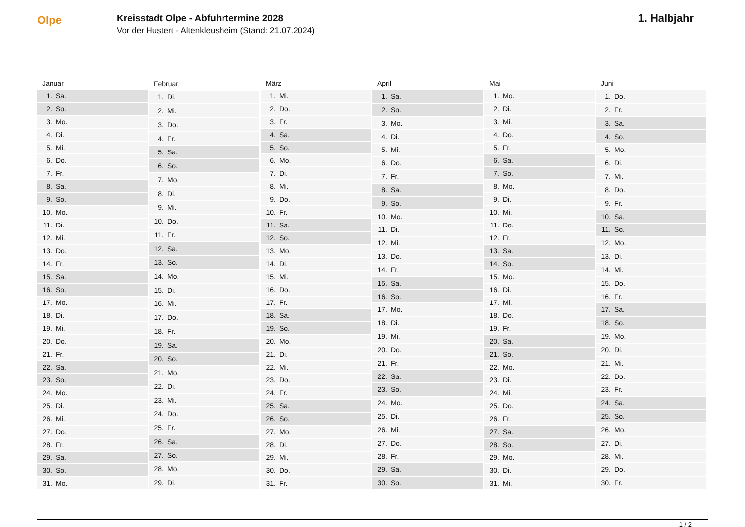Olpe
Kreisstadt Olpe - Abfuhrtermine 2028
Vor der Hustert - Altenkleusheim (Stand: 21.07.2024)
1. Halbjahr
| Januar | |
| --- | --- |
| 1. | Sa. |
| 2. | So. |
| 3. | Mo. |
| 4. | Di. |
| 5. | Mi. |
| 6. | Do. |
| 7. | Fr. |
| 8. | Sa. |
| 9. | So. |
| 10. | Mo. |
| 11. | Di. |
| 12. | Mi. |
| 13. | Do. |
| 14. | Fr. |
| 15. | Sa. |
| 16. | So. |
| 17. | Mo. |
| 18. | Di. |
| 19. | Mi. |
| 20. | Do. |
| 21. | Fr. |
| 22. | Sa. |
| 23. | So. |
| 24. | Mo. |
| 25. | Di. |
| 26. | Mi. |
| 27. | Do. |
| 28. | Fr. |
| 29. | Sa. |
| 30. | So. |
| 31. | Mo. |
| Februar | |
| --- | --- |
| 1. | Di. |
| 2. | Mi. |
| 3. | Do. |
| 4. | Fr. |
| 5. | Sa. |
| 6. | So. |
| 7. | Mo. |
| 8. | Di. |
| 9. | Mi. |
| 10. | Do. |
| 11. | Fr. |
| 12. | Sa. |
| 13. | So. |
| 14. | Mo. |
| 15. | Di. |
| 16. | Mi. |
| 17. | Do. |
| 18. | Fr. |
| 19. | Sa. |
| 20. | So. |
| 21. | Mo. |
| 22. | Di. |
| 23. | Mi. |
| 24. | Do. |
| 25. | Fr. |
| 26. | Sa. |
| 27. | So. |
| 28. | Mo. |
| 29. | Di. |
| März | |
| --- | --- |
| 1. | Mi. |
| 2. | Do. |
| 3. | Fr. |
| 4. | Sa. |
| 5. | So. |
| 6. | Mo. |
| 7. | Di. |
| 8. | Mi. |
| 9. | Do. |
| 10. | Fr. |
| 11. | Sa. |
| 12. | So. |
| 13. | Mo. |
| 14. | Di. |
| 15. | Mi. |
| 16. | Do. |
| 17. | Fr. |
| 18. | Sa. |
| 19. | So. |
| 20. | Mo. |
| 21. | Di. |
| 22. | Mi. |
| 23. | Do. |
| 24. | Fr. |
| 25. | Sa. |
| 26. | So. |
| 27. | Mo. |
| 28. | Di. |
| 29. | Mi. |
| 30. | Do. |
| 31. | Fr. |
| April | |
| --- | --- |
| 1. | Sa. |
| 2. | So. |
| 3. | Mo. |
| 4. | Di. |
| 5. | Mi. |
| 6. | Do. |
| 7. | Fr. |
| 8. | Sa. |
| 9. | So. |
| 10. | Mo. |
| 11. | Di. |
| 12. | Mi. |
| 13. | Do. |
| 14. | Fr. |
| 15. | Sa. |
| 16. | So. |
| 17. | Mo. |
| 18. | Di. |
| 19. | Mi. |
| 20. | Do. |
| 21. | Fr. |
| 22. | Sa. |
| 23. | So. |
| 24. | Mo. |
| 25. | Di. |
| 26. | Mi. |
| 27. | Do. |
| 28. | Fr. |
| 29. | Sa. |
| 30. | So. |
| Mai | |
| --- | --- |
| 1. | Mo. |
| 2. | Di. |
| 3. | Mi. |
| 4. | Do. |
| 5. | Fr. |
| 6. | Sa. |
| 7. | So. |
| 8. | Mo. |
| 9. | Di. |
| 10. | Mi. |
| 11. | Do. |
| 12. | Fr. |
| 13. | Sa. |
| 14. | So. |
| 15. | Mo. |
| 16. | Di. |
| 17. | Mi. |
| 18. | Do. |
| 19. | Fr. |
| 20. | Sa. |
| 21. | So. |
| 22. | Mo. |
| 23. | Di. |
| 24. | Mi. |
| 25. | Do. |
| 26. | Fr. |
| 27. | Sa. |
| 28. | So. |
| 29. | Mo. |
| 30. | Di. |
| 31. | Mi. |
| Juni | |
| --- | --- |
| 1. | Do. |
| 2. | Fr. |
| 3. | Sa. |
| 4. | So. |
| 5. | Mo. |
| 6. | Di. |
| 7. | Mi. |
| 8. | Do. |
| 9. | Fr. |
| 10. | Sa. |
| 11. | So. |
| 12. | Mo. |
| 13. | Di. |
| 14. | Mi. |
| 15. | Do. |
| 16. | Fr. |
| 17. | Sa. |
| 18. | So. |
| 19. | Mo. |
| 20. | Di. |
| 21. | Mi. |
| 22. | Do. |
| 23. | Fr. |
| 24. | Sa. |
| 25. | So. |
| 26. | Mo. |
| 27. | Di. |
| 28. | Mi. |
| 29. | Do. |
| 30. | Fr. |
1 / 2